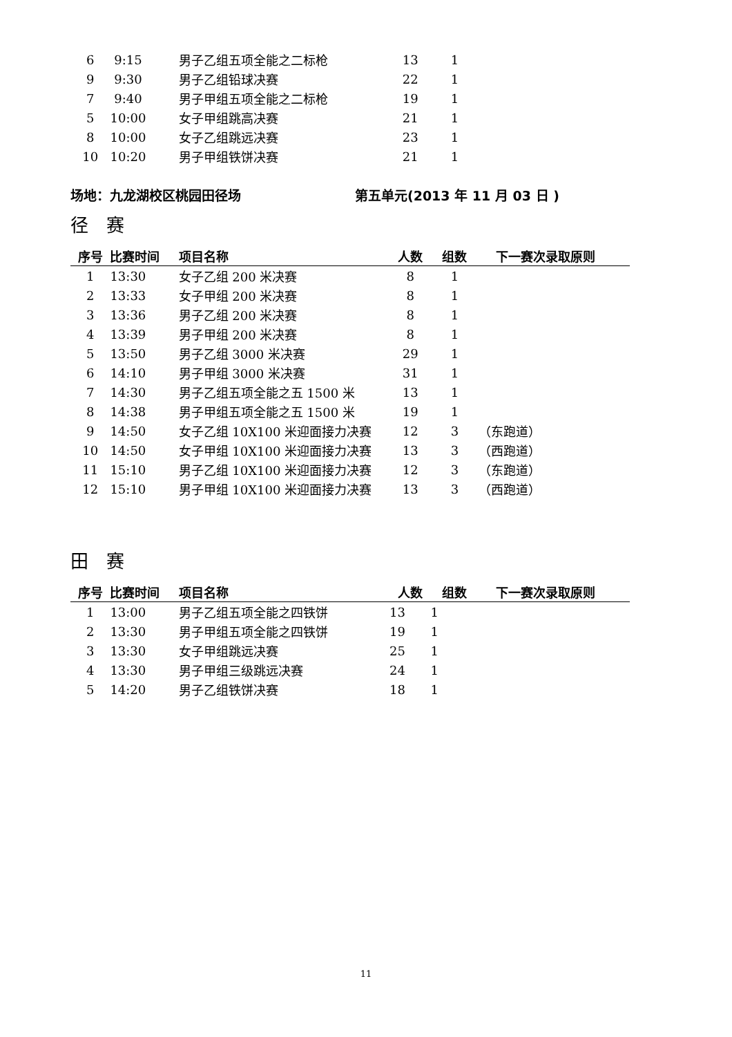| 6 | 9:15 | 男子乙组五项全能之二标枪 | 13 | 1 | |
| 9 | 9:30 | 男子乙组铅球决赛 | 22 | 1 | |
| 7 | 9:40 | 男子甲组五项全能之二标枪 | 19 | 1 | |
| 5 | 10:00 | 女子甲组跳高决赛 | 21 | 1 | |
| 8 | 10:00 | 女子乙组跳远决赛 | 23 | 1 | |
| 10 | 10:20 | 男子甲组铁饼决赛 | 21 | 1 | |
场地：九龙湖校区桃园田径场 第五单元(2013 年 11 月 03 日 )
径　赛
| 序号 | 比赛时间 | 项目名称 | 人数 | 组数 | 下一赛次录取原则 |
| --- | --- | --- | --- | --- | --- |
| 1 | 13:30 | 女子乙组 200 米决赛 | 8 | 1 | |
| 2 | 13:33 | 女子甲组 200 米决赛 | 8 | 1 | |
| 3 | 13:36 | 男子乙组 200 米决赛 | 8 | 1 | |
| 4 | 13:39 | 男子甲组 200 米决赛 | 8 | 1 | |
| 5 | 13:50 | 男子乙组 3000 米决赛 | 29 | 1 | |
| 6 | 14:10 | 男子甲组 3000 米决赛 | 31 | 1 | |
| 7 | 14:30 | 男子乙组五项全能之五 1500 米 | 13 | 1 | |
| 8 | 14:38 | 男子甲组五项全能之五 1500 米 | 19 | 1 | |
| 9 | 14:50 | 女子乙组 10X100 米迎面接力决赛 | 12 | 3 | （东跑道） |
| 10 | 14:50 | 女子甲组 10X100 米迎面接力决赛 | 13 | 3 | （西跑道） |
| 11 | 15:10 | 男子乙组 10X100 米迎面接力决赛 | 12 | 3 | （东跑道） |
| 12 | 15:10 | 男子甲组 10X100 米迎面接力决赛 | 13 | 3 | （西跑道） |
田　赛
| 序号 | 比赛时间 | 项目名称 | 人数 | 组数 | 下一赛次录取原则 |
| --- | --- | --- | --- | --- | --- |
| 1 | 13:00 | 男子乙组五项全能之四铁饼 | 13 | 1 | |
| 2 | 13:30 | 男子甲组五项全能之四铁饼 | 19 | 1 | |
| 3 | 13:30 | 女子甲组跳远决赛 | 25 | 1 | |
| 4 | 13:30 | 男子甲组三级跳远决赛 | 24 | 1 | |
| 5 | 14:20 | 男子乙组铁饼决赛 | 18 | 1 | |
11